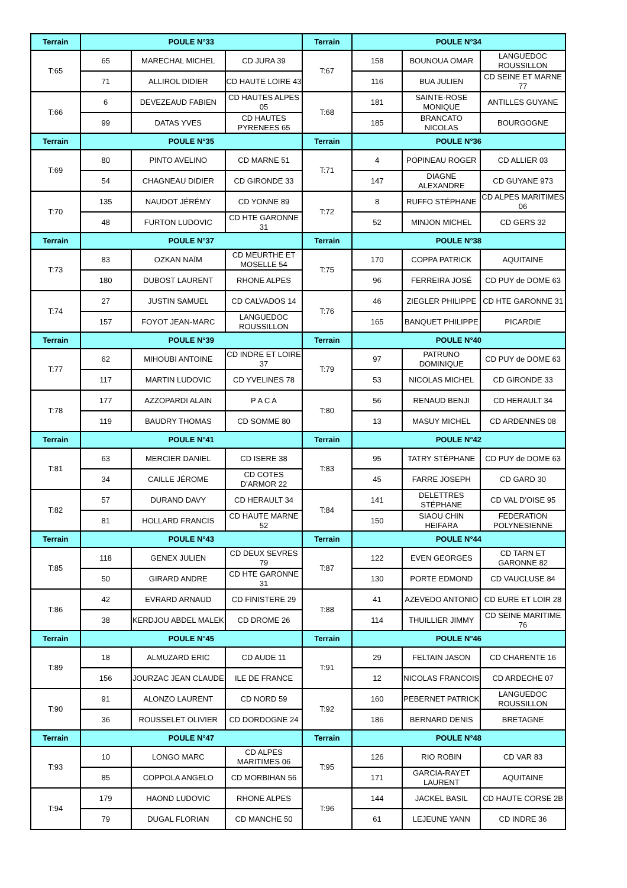| Terrain | POULE N°33 | | | Terrain | POULE N°34 | | |
| --- | --- | --- | --- | --- | --- | --- | --- |
| T:65 | 65 | MARECHAL MICHEL | CD JURA 39 | T:67 | 158 | BOUNOUA OMAR | LANGUEDOC ROUSSILLON |
| | 71 | ALLIROL DIDIER | CD HAUTE LOIRE 43 | | 116 | BUA JULIEN | CD SEINE ET MARNE 77 |
| T:66 | 6 | DEVEZEAUD FABIEN | CD HAUTES ALPES 05 | T:68 | 181 | SAINTE-ROSE MONIQUE | ANTILLES GUYANE |
| | 99 | DATAS YVES | CD HAUTES PYRENEES 65 | | 185 | BRANCATO NICOLAS | BOURGOGNE |
| Terrain | POULE N°35 | | | Terrain | POULE N°36 | | |
| T:69 | 80 | PINTO AVELINO | CD MARNE 51 | T:71 | 4 | POPINEAU ROGER | CD ALLIER 03 |
| | 54 | CHAGNEAU DIDIER | CD GIRONDE 33 | | 147 | DIAGNE ALEXANDRE | CD GUYANE 973 |
| T:70 | 135 | NAUDOT JÉRÉMY | CD YONNE 89 | T:72 | 8 | RUFFO STÉPHANE | CD ALPES MARITIMES 06 |
| | 48 | FURTON LUDOVIC | CD HTE GARONNE 31 | | 52 | MINJON MICHEL | CD GERS 32 |
| Terrain | POULE N°37 | | | Terrain | POULE N°38 | | |
| T:73 | 83 | OZKAN NAÏM | CD MEURTHE ET MOSELLE 54 | T:75 | 170 | COPPA PATRICK | AQUITAINE |
| | 180 | DUBOST LAURENT | RHONE ALPES | | 96 | FERREIRA JOSÉ | CD PUY de DOME 63 |
| T:74 | 27 | JUSTIN SAMUEL | CD CALVADOS 14 | T:76 | 46 | ZIEGLER PHILIPPE | CD HTE GARONNE 31 |
| | 157 | FOYOT JEAN-MARC | LANGUEDOC ROUSSILLON | | 165 | BANQUET PHILIPPE | PICARDIE |
| Terrain | POULE N°39 | | | Terrain | POULE N°40 | | |
| T:77 | 62 | MIHOUBI ANTOINE | CD INDRE ET LOIRE 37 | T:79 | 97 | PATRUNO DOMINIQUE | CD PUY de DOME 63 |
| | 117 | MARTIN LUDOVIC | CD YVELINES 78 | | 53 | NICOLAS MICHEL | CD GIRONDE 33 |
| T:78 | 177 | AZZOPARDI ALAIN | P A C A | T:80 | 56 | RENAUD BENJI | CD HERAULT 34 |
| | 119 | BAUDRY THOMAS | CD SOMME 80 | | 13 | MASUY MICHEL | CD ARDENNES 08 |
| Terrain | POULE N°41 | | | Terrain | POULE N°42 | | |
| T:81 | 63 | MERCIER DANIEL | CD ISERE 38 | T:83 | 95 | TATRY STÉPHANE | CD PUY de DOME 63 |
| | 34 | CAILLE JÉROME | CD COTES D'ARMOR 22 | | 45 | FARRE JOSEPH | CD GARD 30 |
| T:82 | 57 | DURAND DAVY | CD HERAULT 34 | T:84 | 141 | DELETTRES STÉPHANE | CD VAL D'OISE 95 |
| | 81 | HOLLARD FRANCIS | CD HAUTE MARNE 52 | | 150 | SIAOU CHIN HEIFARA | FEDERATION POLYNESIENNE |
| Terrain | POULE N°43 | | | Terrain | POULE N°44 | | |
| T:85 | 118 | GENEX JULIEN | CD DEUX SEVRES 79 | T:87 | 122 | EVEN GEORGES | CD TARN ET GARONNE 82 |
| | 50 | GIRARD ANDRE | CD HTE GARONNE 31 | | 130 | PORTE EDMOND | CD VAUCLUSE 84 |
| T:86 | 42 | EVRARD ARNAUD | CD FINISTERE 29 | T:88 | 41 | AZEVEDO ANTONIO | CD EURE ET LOIR 28 |
| | 38 | KERDJOU ABDEL MALEK | CD DROME 26 | | 114 | THUILLIER JIMMY | CD SEINE MARITIME 76 |
| Terrain | POULE N°45 | | | Terrain | POULE N°46 | | |
| T:89 | 18 | ALMUZARD ERIC | CD AUDE 11 | T:91 | 29 | FELTAIN JASON | CD CHARENTE 16 |
| | 156 | JOURZAC JEAN CLAUDE | ILE DE FRANCE | | 12 | NICOLAS FRANCOIS | CD ARDECHE 07 |
| T:90 | 91 | ALONZO LAURENT | CD NORD 59 | T:92 | 160 | PEBERNET PATRICK | LANGUEDOC ROUSSILLON |
| | 36 | ROUSSELET OLIVIER | CD DORDOGNE 24 | | 186 | BERNARD DENIS | BRETAGNE |
| Terrain | POULE N°47 | | | Terrain | POULE N°48 | | |
| T:93 | 10 | LONGO MARC | CD ALPES MARITIMES 06 | T:95 | 126 | RIO ROBIN | CD VAR 83 |
| | 85 | COPPOLA ANGELO | CD MORBIHAN 56 | | 171 | GARCIA-RAYET LAURENT | AQUITAINE |
| T:94 | 179 | HAOND LUDOVIC | RHONE ALPES | T:96 | 144 | JACKEL BASIL | CD HAUTE CORSE 2B |
| | 79 | DUGAL FLORIAN | CD MANCHE 50 | | 61 | LEJEUNE YANN | CD INDRE 36 |